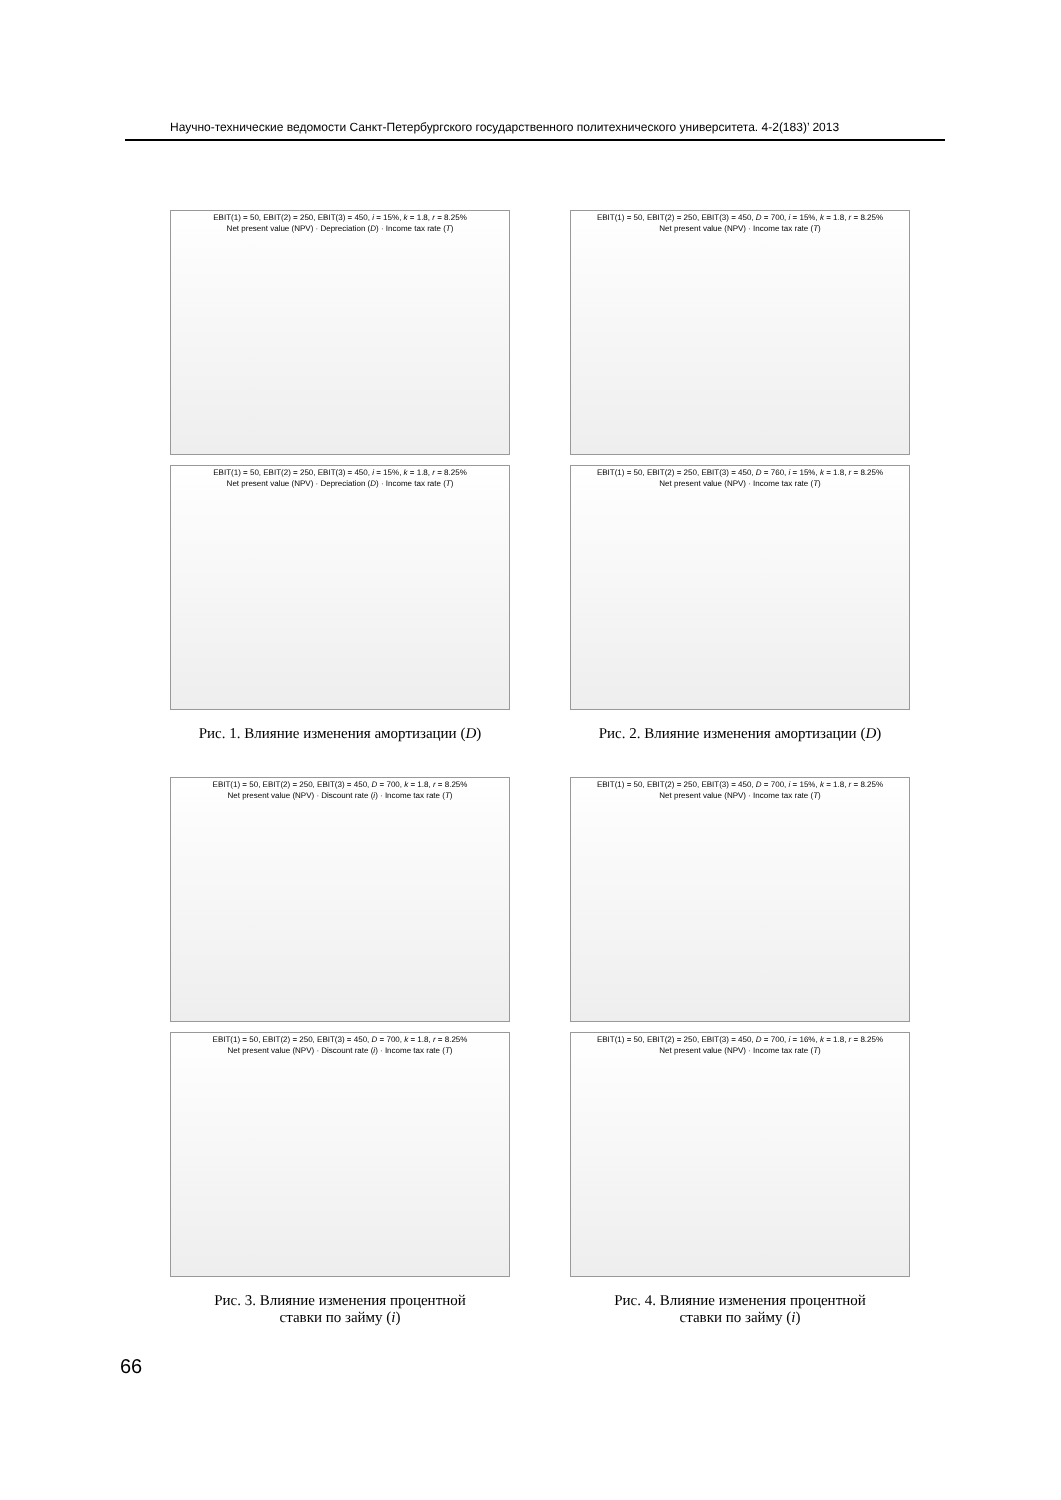Научно-технические ведомости Санкт-Петербургского государственного политехнического университета. 4-2(183)’ 2013
EBIT(1) = 50, EBIT(2) = 250, EBIT(3) = 450, i = 15%, k = 1.8, r = 8.25%
Net present value (NPV) · Depreciation (D) · Income tax rate (T)
EBIT(1) = 50, EBIT(2) = 250, EBIT(3) = 450, i = 15%, k = 1.8, r = 8.25%
Net present value (NPV) · Depreciation (D) · Income tax rate (T)
Рис. 1. Влияние изменения амортизации (D)
EBIT(1) = 50, EBIT(2) = 250, EBIT(3) = 450, D = 700, i = 15%, k = 1.8, r = 8.25%
Net present value (NPV) · Income tax rate (T)
EBIT(1) = 50, EBIT(2) = 250, EBIT(3) = 450, D = 760, i = 15%, k = 1.8, r = 8.25%
Net present value (NPV) · Income tax rate (T)
Рис. 2. Влияние изменения амортизации (D)
EBIT(1) = 50, EBIT(2) = 250, EBIT(3) = 450, D = 700, k = 1.8, r = 8.25%
Net present value (NPV) · Discount rate (i) · Income tax rate (T)
EBIT(1) = 50, EBIT(2) = 250, EBIT(3) = 450, D = 700, k = 1.8, r = 8.25%
Net present value (NPV) · Discount rate (i) · Income tax rate (T)
Рис. 3. Влияние изменения процентной
ставки по займу (i)
EBIT(1) = 50, EBIT(2) = 250, EBIT(3) = 450, D = 700, i = 15%, k = 1.8, r = 8.25%
Net present value (NPV) · Income tax rate (T)
EBIT(1) = 50, EBIT(2) = 250, EBIT(3) = 450, D = 700, i = 16%, k = 1.8, r = 8.25%
Net present value (NPV) · Income tax rate (T)
Рис. 4. Влияние изменения процентной
ставки по займу (i)
66